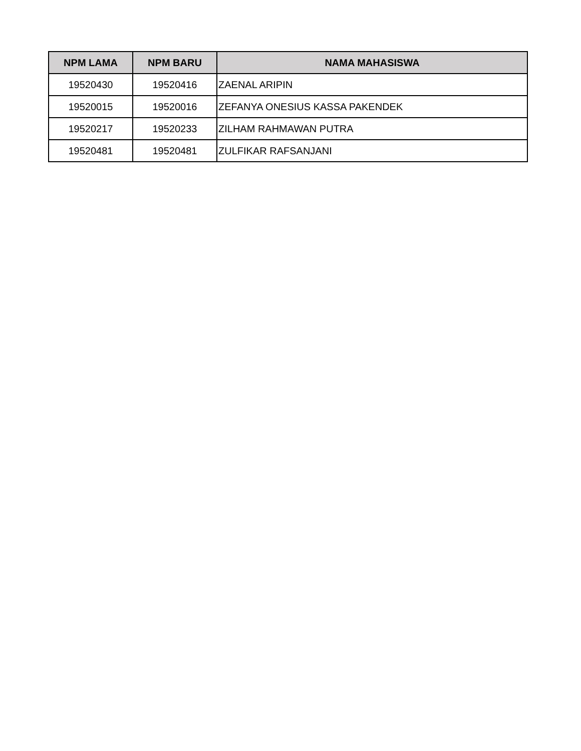| NPM LAMA | NPM BARU | NAMA MAHASISWA |
| --- | --- | --- |
| 19520430 | 19520416 | ZAENAL ARIPIN |
| 19520015 | 19520016 | ZEFANYA ONESIUS KASSA PAKENDEK |
| 19520217 | 19520233 | ZILHAM RAHMAWAN PUTRA |
| 19520481 | 19520481 | ZULFIKAR RAFSANJANI |